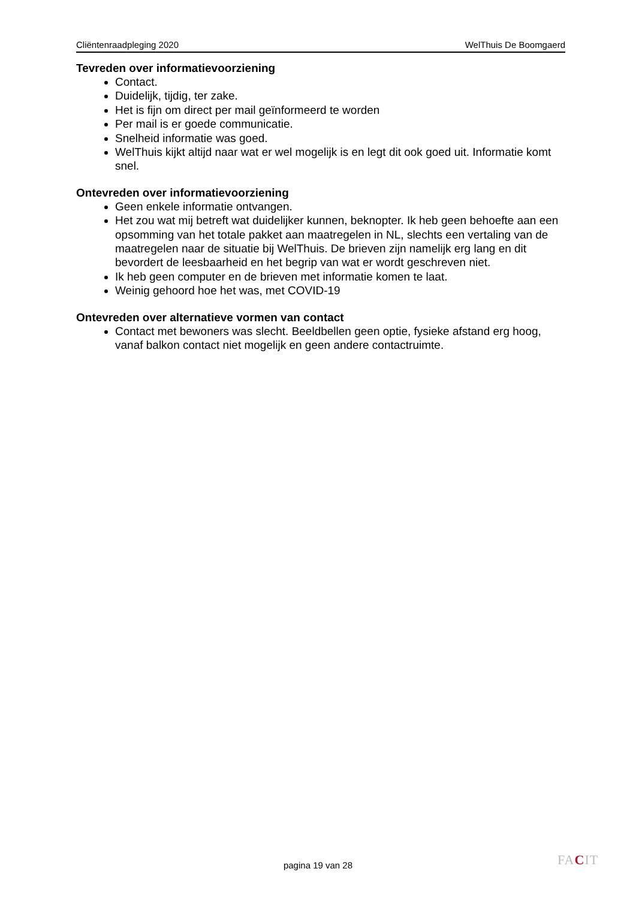Cliëntenraadpleging 2020 WelThuis De Boomgaerd
Tevreden over informatievoorziening
Contact.
Duidelijk, tijdig, ter zake.
Het is fijn om direct per mail geïnformeerd te worden
Per mail is er goede communicatie.
Snelheid informatie was goed.
WelThuis kijkt altijd naar wat er wel mogelijk is en legt dit ook goed uit. Informatie komt snel.
Ontevreden over informatievoorziening
Geen enkele informatie ontvangen.
Het zou wat mij betreft wat duidelijker kunnen, beknopter. Ik heb geen behoefte aan een opsomming van het totale pakket aan maatregelen in NL, slechts een vertaling van de maatregelen naar de situatie bij WelThuis. De brieven zijn namelijk erg lang en dit bevordert de leesbaarheid en het begrip van wat er wordt geschreven niet.
Ik heb geen computer en de brieven met informatie komen te laat.
Weinig gehoord hoe het was, met COVID-19
Ontevreden over alternatieve vormen van contact
Contact met bewoners was slecht. Beeldbellen geen optie, fysieke afstand erg hoog, vanaf balkon contact niet mogelijk en geen andere contactruimte.
pagina 19 van 28 FACIT